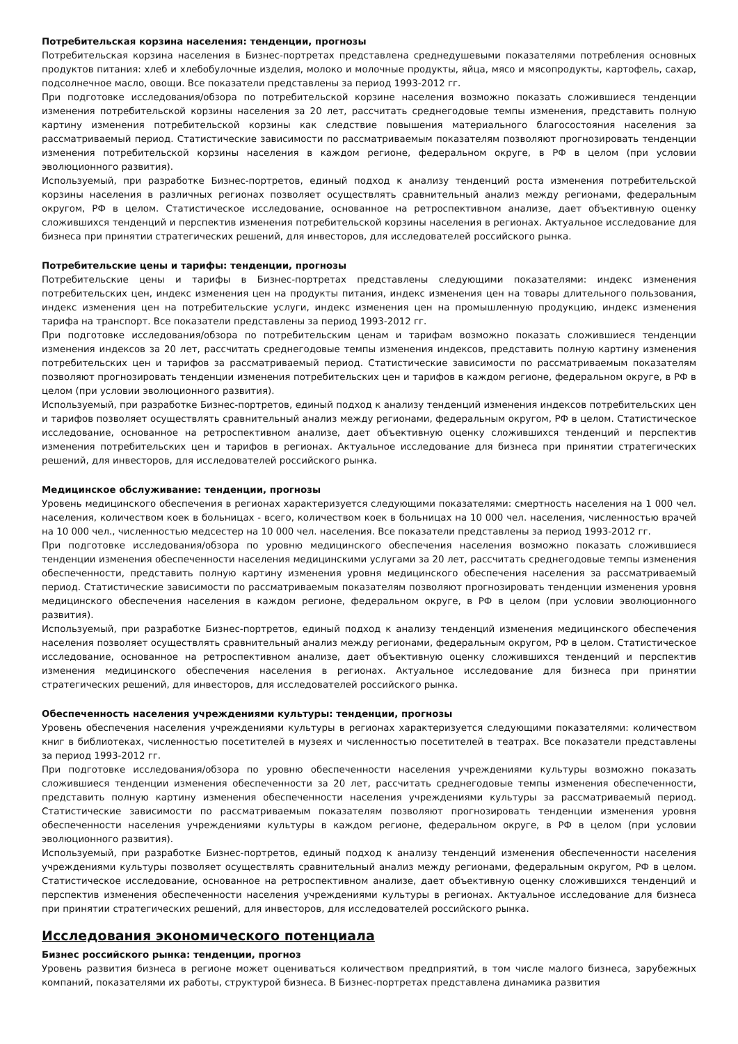Потребительская корзина населения: тенденции, прогнозы
Потребительская корзина населения в Бизнес-портретах представлена среднедушевыми показателями потребления основных продуктов питания: хлеб и хлебобулочные изделия, молоко и молочные продукты, яйца, мясо и мясопродукты, картофель, сахар, подсолнечное масло, овощи. Все показатели представлены за период 1993-2012 гг.
При подготовке исследования/обзора по потребительской корзине населения возможно показать сложившиеся тенденции изменения потребительской корзины населения за 20 лет, рассчитать среднегодовые темпы изменения, представить полную картину изменения потребительской корзины как следствие повышения материального благосостояния населения за рассматриваемый период. Статистические зависимости по рассматриваемым показателям позволяют прогнозировать тенденции изменения потребительской корзины населения в каждом регионе, федеральном округе, в РФ в целом (при условии эволюционного развития).
Используемый, при разработке Бизнес-портретов, единый подход к анализу тенденций роста изменения потребительской корзины населения в различных регионах позволяет осуществлять сравнительный анализ между регионами, федеральным округом, РФ в целом. Статистическое исследование, основанное на ретроспективном анализе, дает объективную оценку сложившихся тенденций и перспектив изменения потребительской корзины населения в регионах. Актуальное исследование для бизнеса при принятии стратегических решений, для инвесторов, для исследователей российского рынка.
Потребительские цены и тарифы: тенденции, прогнозы
Потребительские цены и тарифы в Бизнес-портретах представлены следующими показателями: индекс изменения потребительских цен, индекс изменения цен на продукты питания, индекс изменения цен на товары длительного пользования, индекс изменения цен на потребительские услуги, индекс изменения цен на промышленную продукцию, индекс изменения тарифа на транспорт. Все показатели представлены за период 1993-2012 гг.
При подготовке исследования/обзора по потребительским ценам и тарифам возможно показать сложившиеся тенденции изменения индексов за 20 лет, рассчитать среднегодовые темпы изменения индексов, представить полную картину изменения потребительских цен и тарифов за рассматриваемый период. Статистические зависимости по рассматриваемым показателям позволяют прогнозировать тенденции изменения потребительских цен и тарифов в каждом регионе, федеральном округе, в РФ в целом (при условии эволюционного развития).
Используемый, при разработке Бизнес-портретов, единый подход к анализу тенденций изменения индексов потребительских цен и тарифов позволяет осуществлять сравнительный анализ между регионами, федеральным округом, РФ в целом. Статистическое исследование, основанное на ретроспективном анализе, дает объективную оценку сложившихся тенденций и перспектив изменения потребительских цен и тарифов в регионах. Актуальное исследование для бизнеса при принятии стратегических решений, для инвесторов, для исследователей российского рынка.
Медицинское обслуживание: тенденции, прогнозы
Уровень медицинского обеспечения в регионах характеризуется следующими показателями: смертность населения на 1 000 чел. населения, количеством коек в больницах - всего, количеством коек в больницах на 10 000 чел. населения, численностью врачей на 10 000 чел., численностью медсестер на 10 000 чел. населения. Все показатели представлены за период 1993-2012 гг.
При подготовке исследования/обзора по уровню медицинского обеспечения населения возможно показать сложившиеся тенденции изменения обеспеченности населения медицинскими услугами за 20 лет, рассчитать среднегодовые темпы изменения обеспеченности, представить полную картину изменения уровня медицинского обеспечения населения за рассматриваемый период. Статистические зависимости по рассматриваемым показателям позволяют прогнозировать тенденции изменения уровня медицинского обеспечения населения в каждом регионе, федеральном округе, в РФ в целом (при условии эволюционного развития).
Используемый, при разработке Бизнес-портретов, единый подход к анализу тенденций изменения медицинского обеспечения населения позволяет осуществлять сравнительный анализ между регионами, федеральным округом, РФ в целом. Статистическое исследование, основанное на ретроспективном анализе, дает объективную оценку сложившихся тенденций и перспектив изменения медицинского обеспечения населения в регионах. Актуальное исследование для бизнеса при принятии стратегических решений, для инвесторов, для исследователей российского рынка.
Обеспеченность населения учреждениями культуры: тенденции, прогнозы
Уровень обеспечения населения учреждениями культуры в регионах характеризуется следующими показателями: количеством книг в библиотеках, численностью посетителей в музеях и численностью посетителей в театрах. Все показатели представлены за период 1993-2012 гг.
При подготовке исследования/обзора по уровню обеспеченности населения учреждениями культуры возможно показать сложившиеся тенденции изменения обеспеченности за 20 лет, рассчитать среднегодовые темпы изменения обеспеченности, представить полную картину изменения обеспеченности населения учреждениями культуры за рассматриваемый период. Статистические зависимости по рассматриваемым показателям позволяют прогнозировать тенденции изменения уровня обеспеченности населения учреждениями культуры в каждом регионе, федеральном округе, в РФ в целом (при условии эволюционного развития).
Используемый, при разработке Бизнес-портретов, единый подход к анализу тенденций изменения обеспеченности населения учреждениями культуры позволяет осуществлять сравнительный анализ между регионами, федеральным округом, РФ в целом. Статистическое исследование, основанное на ретроспективном анализе, дает объективную оценку сложившихся тенденций и перспектив изменения обеспеченности населения учреждениями культуры в регионах. Актуальное исследование для бизнеса при принятии стратегических решений, для инвесторов, для исследователей российского рынка.
Исследования экономического потенциала
Бизнес российского рынка: тенденции, прогноз
Уровень развития бизнеса в регионе может оцениваться количеством предприятий, в том числе малого бизнеса, зарубежных компаний, показателями их работы, структурой бизнеса. В Бизнес-портретах представлена динамика развития